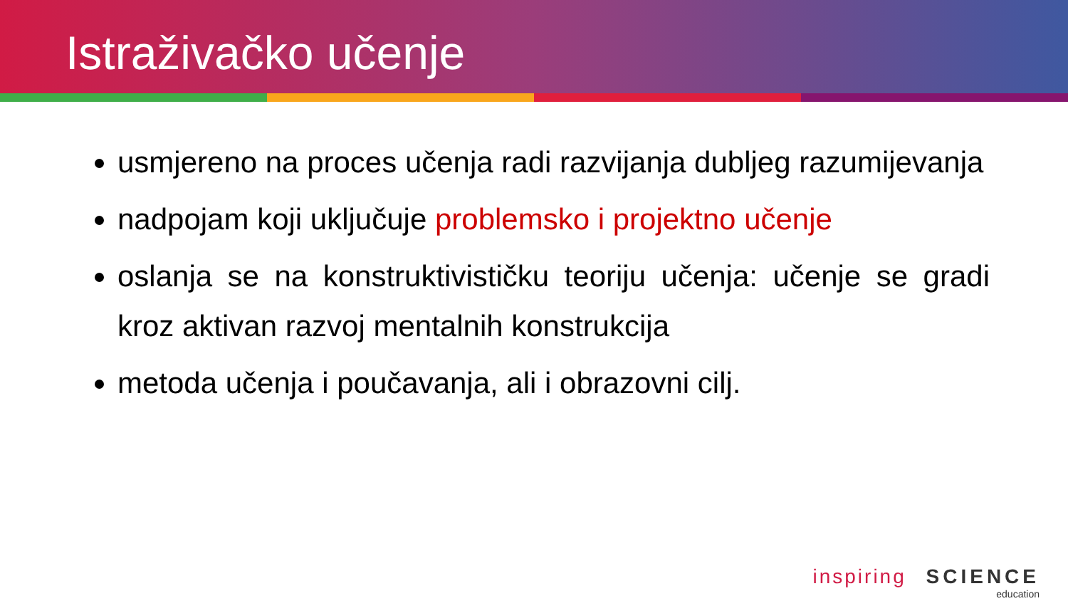Istraživačko učenje
usmjereno na proces učenja radi razvijanja dubljeg razumijevanja
nadpojam koji uključuje problemsko i projektno učenje
oslanja se na konstruktivističku teoriju učenja: učenje se gradi kroz aktivan razvoj mentalnih konstrukcija
metoda učenja i poučavanja, ali i obrazovni cilj.
inspiring SCIENCE
education